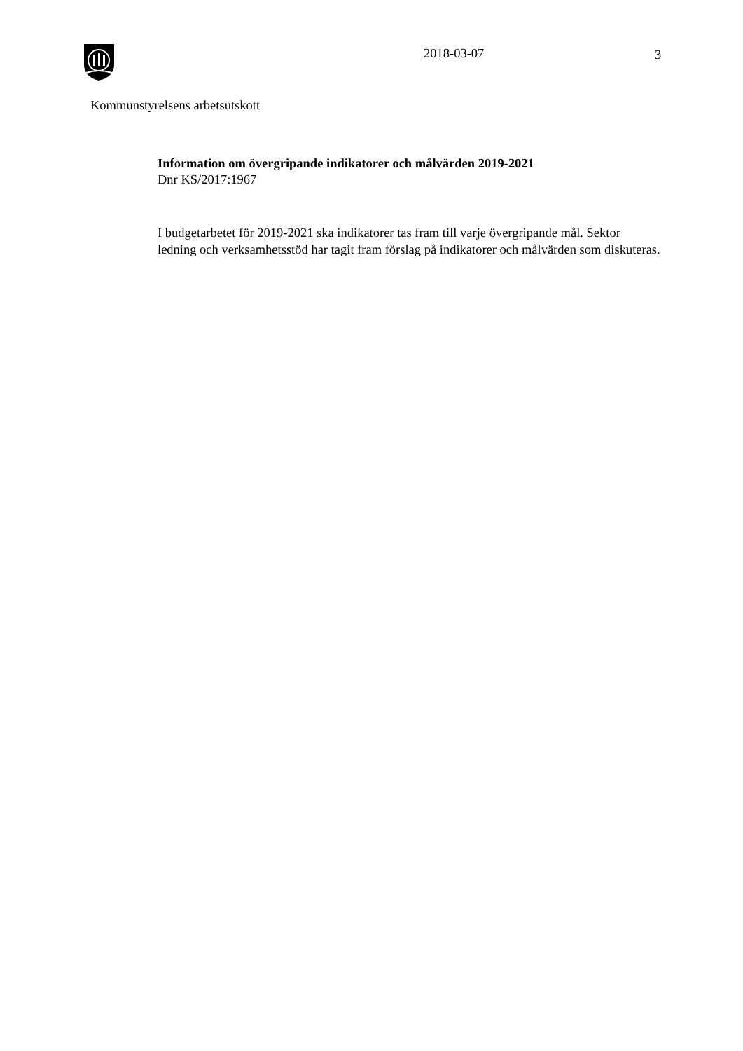2018-03-07 3
Kommunstyrelsens arbetsutskott
Information om övergripande indikatorer och målvärden 2019-2021
Dnr KS/2017:1967
I budgetarbetet för 2019-2021 ska indikatorer tas fram till varje övergripande mål. Sektor ledning och verksamhetsstöd har tagit fram förslag på indikatorer och målvärden som diskuteras.